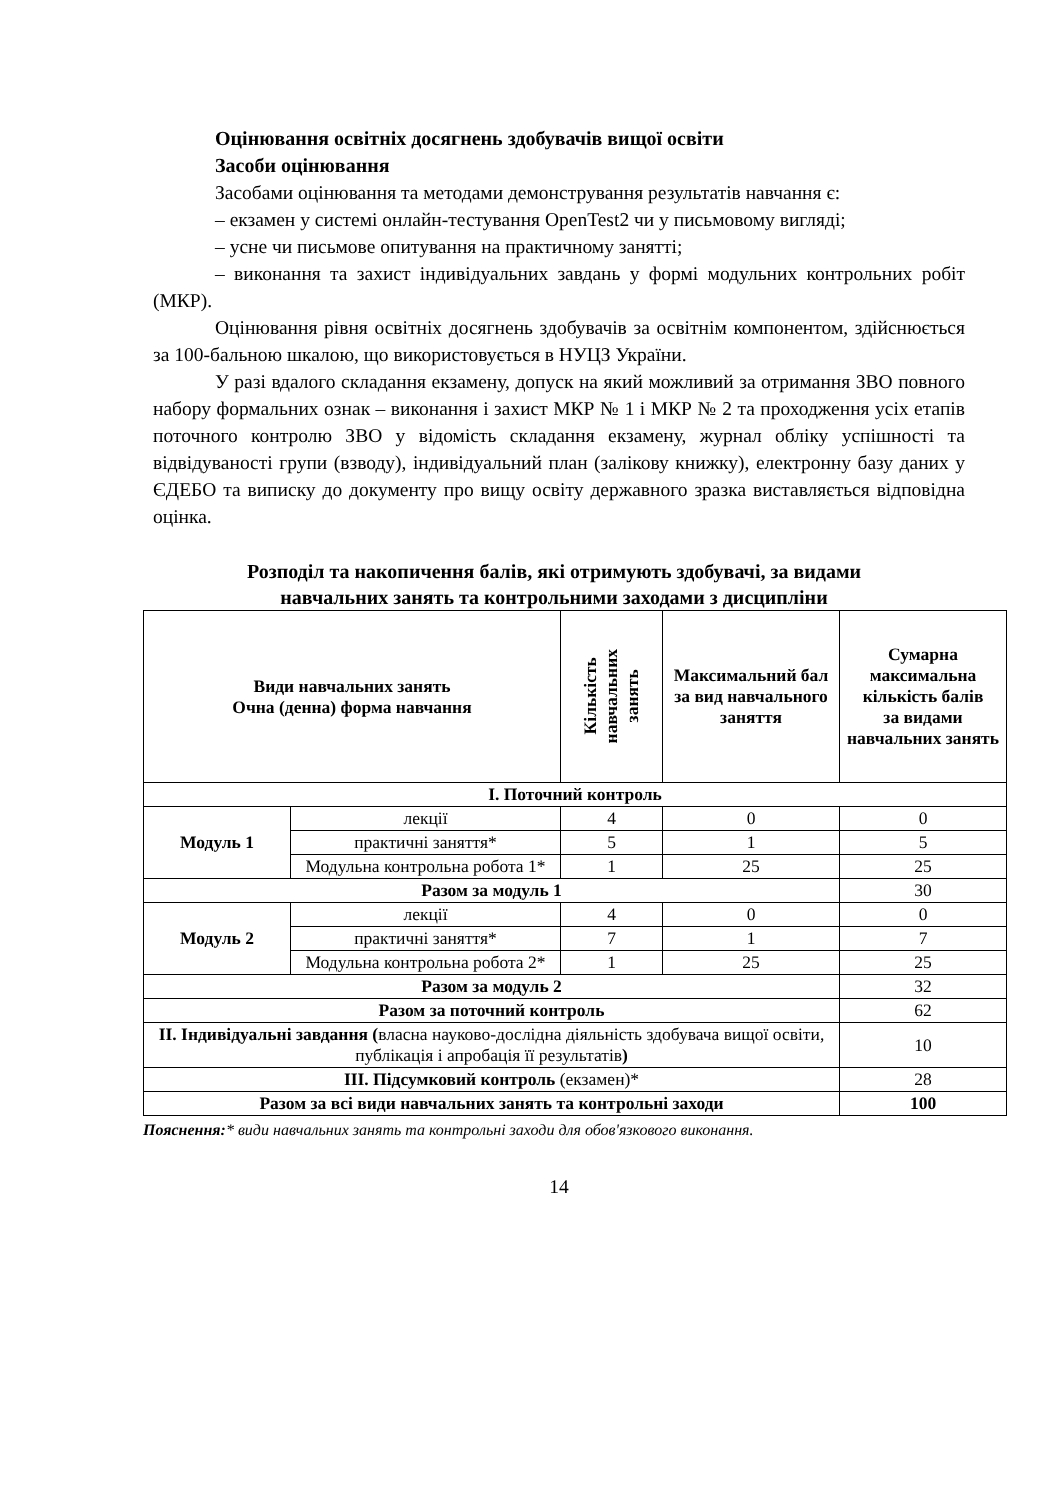Оцінювання освітніх досягнень здобувачів вищої освіти
Засоби оцінювання
Засобами оцінювання та методами демонстрування результатів навчання є:
– екзамен у системі онлайн-тестування OpenTest2 чи у письмовому вигляді;
– усне чи письмове опитування на практичному занятті;
– виконання та захист індивідуальних завдань у формі модульних контрольних робіт (МКР).
Оцінювання рівня освітніх досягнень здобувачів за освітнім компонентом, здійснюється за 100-бальною шкалою, що використовується в НУЦЗ України.
У разі вдалого складання екзамену, допуск на який можливий за отримання ЗВО повного набору формальних ознак – виконання і захист МКР № 1 і МКР № 2 та проходження усіх етапів поточного контролю ЗВО у відомість складання екзамену, журнал обліку успішності та відвідуваності групи (взводу), індивідуальний план (залікову книжку), електронну базу даних у ЄДЕБО та виписку до документу про вищу освіту державного зразка виставляється відповідна оцінка.
Розподіл та накопичення балів, які отримують здобувачі, за видами
навчальних занять та контрольними заходами з дисципліни
| Види навчальних занять Очна (денна) форма навчання | | Кількість навчальних занять | Максимальний бал за вид навчального заняття | Сумарна максимальна кількість балів за видами навчальних занять |
| --- | --- | --- | --- | --- |
| І. Поточний контроль | | | | |
| Модуль 1 | лекції | 4 | 0 | 0 |
| | практичні заняття* | 5 | 1 | 5 |
| | Модульна контрольна робота 1* | 1 | 25 | 25 |
| Разом за модуль 1 | | | | 30 |
| Модуль 2 | лекції | 4 | 0 | 0 |
| | практичні заняття* | 7 | 1 | 7 |
| | Модульна контрольна робота 2* | 1 | 25 | 25 |
| Разом за модуль 2 | | | | 32 |
| Разом за поточний контроль | | | | 62 |
| ІІ. Індивідуальні завдання ( власна науково-дослідна діяльність здобувача вищої освіти, публікація і апробація її результатів ) | | | | 10 |
| ІІІ. Підсумковий контроль (екзамен)* | | | | 28 |
| Разом за всі види навчальних занять та контрольні заходи | | | | 100 |
Пояснення:* види навчальних занять та контрольні заходи для обов'язкового виконання.
14